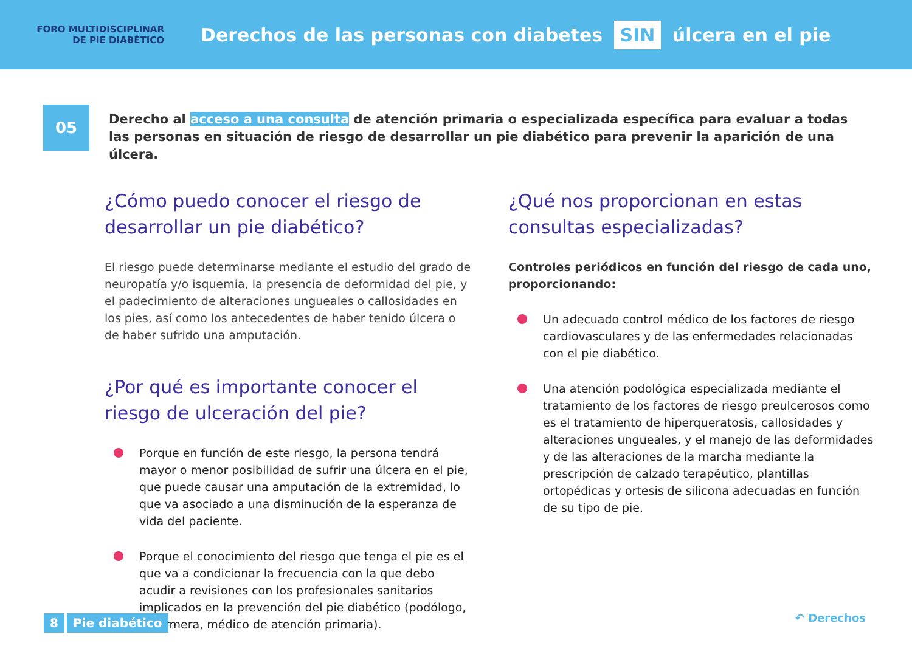FORO MULTIDISCIPLINAR
DE PIE DIABÉTICO
Derechos de las personas con diabetes SIN úlcera en el pie
05
Derecho al acceso a una consulta de atención primaria o especializada específica para evaluar a todas las personas en situación de riesgo de desarrollar un pie diabético para prevenir la aparición de una úlcera.
¿Cómo puedo conocer el riesgo de desarrollar un pie diabético?
El riesgo puede determinarse mediante el estudio del grado de neuropatía y/o isquemia, la presencia de deformidad del pie, y el padecimiento de alteraciones ungueales o callosidades en los pies, así como los antecedentes de haber tenido úlcera o de haber sufrido una amputación.
¿Por qué es importante conocer el riesgo de ulceración del pie?
Porque en función de este riesgo, la persona tendrá mayor o menor posibilidad de sufrir una úlcera en el pie, que puede causar una amputación de la extremidad, lo que va asociado a una disminución de la esperanza de vida del paciente.
Porque el conocimiento del riesgo que tenga el pie es el que va a condicionar la frecuencia con la que debo acudir a revisiones con los profesionales sanitarios implicados en la prevención del pie diabético (podólogo, enfermera, médico de atención primaria).
¿Qué nos proporcionan en estas consultas especializadas?
Controles periódicos en función del riesgo de cada uno, proporcionando:
Un adecuado control médico de los factores de riesgo cardiovasculares y de las enfermedades relacionadas con el pie diabético.
Una atención podológica especializada mediante el tratamiento de los factores de riesgo preulcerosos como es el tratamiento de hiperqueratosis, callosidades y alteraciones ungueales, y el manejo de las deformidades y de las alteraciones de la marcha mediante la prescripción de calzado terapéutico, plantillas ortopédicas y ortesis de silicona adecuadas en función de su tipo de pie.
8 Pie diabético
↶ Derechos